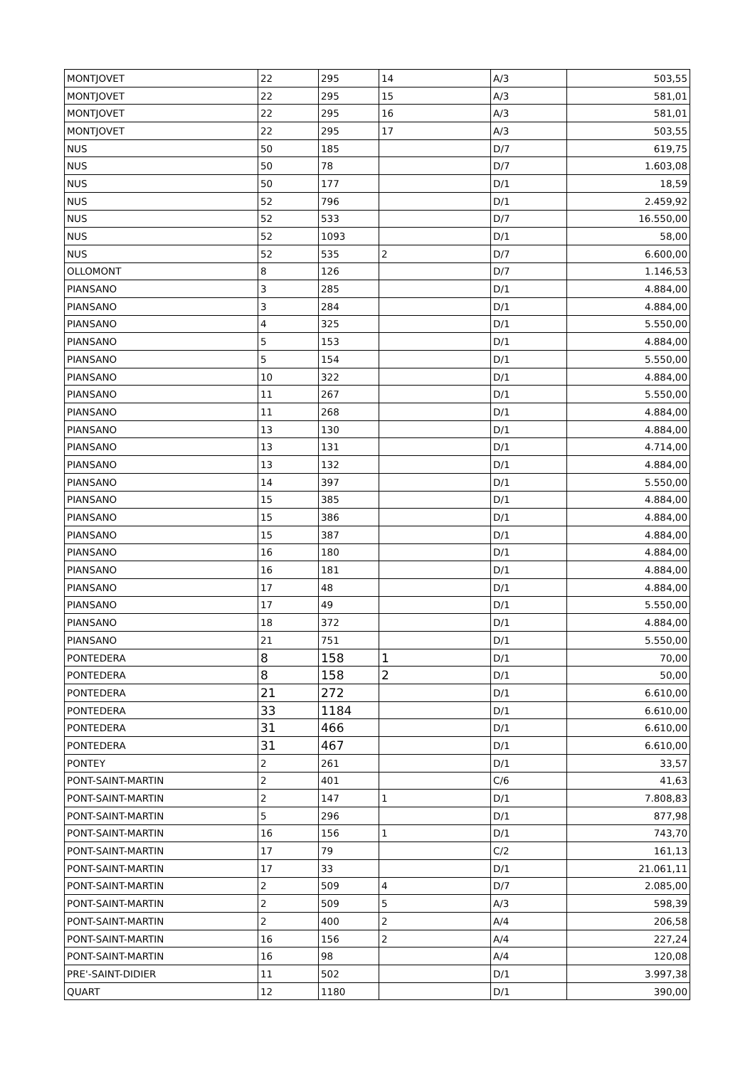| MONTJOVET | 22 | 295 | 14 | A/3 | 503,55 |
| MONTJOVET | 22 | 295 | 15 | A/3 | 581,01 |
| MONTJOVET | 22 | 295 | 16 | A/3 | 581,01 |
| MONTJOVET | 22 | 295 | 17 | A/3 | 503,55 |
| NUS | 50 | 185 | | D/7 | 619,75 |
| NUS | 50 | 78 | | D/7 | 1.603,08 |
| NUS | 50 | 177 | | D/1 | 18,59 |
| NUS | 52 | 796 | | D/1 | 2.459,92 |
| NUS | 52 | 533 | | D/7 | 16.550,00 |
| NUS | 52 | 1093 | | D/1 | 58,00 |
| NUS | 52 | 535 | 2 | D/7 | 6.600,00 |
| OLLOMONT | 8 | 126 | | D/7 | 1.146,53 |
| PIANSANO | 3 | 285 | | D/1 | 4.884,00 |
| PIANSANO | 3 | 284 | | D/1 | 4.884,00 |
| PIANSANO | 4 | 325 | | D/1 | 5.550,00 |
| PIANSANO | 5 | 153 | | D/1 | 4.884,00 |
| PIANSANO | 5 | 154 | | D/1 | 5.550,00 |
| PIANSANO | 10 | 322 | | D/1 | 4.884,00 |
| PIANSANO | 11 | 267 | | D/1 | 5.550,00 |
| PIANSANO | 11 | 268 | | D/1 | 4.884,00 |
| PIANSANO | 13 | 130 | | D/1 | 4.884,00 |
| PIANSANO | 13 | 131 | | D/1 | 4.714,00 |
| PIANSANO | 13 | 132 | | D/1 | 4.884,00 |
| PIANSANO | 14 | 397 | | D/1 | 5.550,00 |
| PIANSANO | 15 | 385 | | D/1 | 4.884,00 |
| PIANSANO | 15 | 386 | | D/1 | 4.884,00 |
| PIANSANO | 15 | 387 | | D/1 | 4.884,00 |
| PIANSANO | 16 | 180 | | D/1 | 4.884,00 |
| PIANSANO | 16 | 181 | | D/1 | 4.884,00 |
| PIANSANO | 17 | 48 | | D/1 | 4.884,00 |
| PIANSANO | 17 | 49 | | D/1 | 5.550,00 |
| PIANSANO | 18 | 372 | | D/1 | 4.884,00 |
| PIANSANO | 21 | 751 | | D/1 | 5.550,00 |
| PONTEDERA | 8 | 158 | 1 | D/1 | 70,00 |
| PONTEDERA | 8 | 158 | 2 | D/1 | 50,00 |
| PONTEDERA | 21 | 272 | | D/1 | 6.610,00 |
| PONTEDERA | 33 | 1184 | | D/1 | 6.610,00 |
| PONTEDERA | 31 | 466 | | D/1 | 6.610,00 |
| PONTEDERA | 31 | 467 | | D/1 | 6.610,00 |
| PONTEY | 2 | 261 | | D/1 | 33,57 |
| PONT-SAINT-MARTIN | 2 | 401 | | C/6 | 41,63 |
| PONT-SAINT-MARTIN | 2 | 147 | 1 | D/1 | 7.808,83 |
| PONT-SAINT-MARTIN | 5 | 296 | | D/1 | 877,98 |
| PONT-SAINT-MARTIN | 16 | 156 | 1 | D/1 | 743,70 |
| PONT-SAINT-MARTIN | 17 | 79 | | C/2 | 161,13 |
| PONT-SAINT-MARTIN | 17 | 33 | | D/1 | 21.061,11 |
| PONT-SAINT-MARTIN | 2 | 509 | 4 | D/7 | 2.085,00 |
| PONT-SAINT-MARTIN | 2 | 509 | 5 | A/3 | 598,39 |
| PONT-SAINT-MARTIN | 2 | 400 | 2 | A/4 | 206,58 |
| PONT-SAINT-MARTIN | 16 | 156 | 2 | A/4 | 227,24 |
| PONT-SAINT-MARTIN | 16 | 98 | | A/4 | 120,08 |
| PRE'-SAINT-DIDIER | 11 | 502 | | D/1 | 3.997,38 |
| QUART | 12 | 1180 | | D/1 | 390,00 |